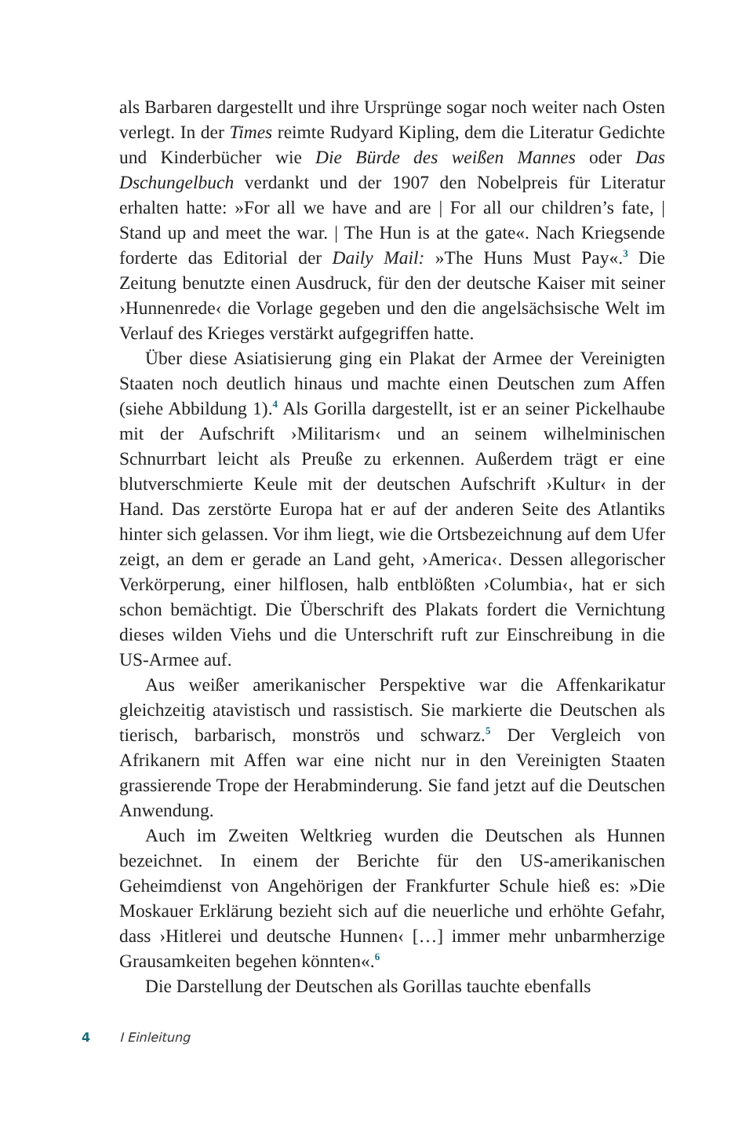als Barbaren dargestellt und ihre Ursprünge sogar noch weiter nach Osten verlegt. In der Times reimte Rudyard Kipling, dem die Literatur Gedichte und Kinderbücher wie Die Bürde des weißen Mannes oder Das Dschungelbuch verdankt und der 1907 den Nobelpreis für Literatur erhalten hatte: »For all we have and are | For all our children’s fate, | Stand up and meet the war. | The Hun is at the gate«. Nach Kriegsende forderte das Editorial der Daily Mail: »The Huns Must Pay«.<sup>3</sup> Die Zeitung benutzte einen Ausdruck, für den der deutsche Kaiser mit seiner ›Hunnenrede‹ die Vorlage gegeben und den die angelsächsische Welt im Verlauf des Krieges verstärkt aufgegriffen hatte.
Über diese Asiatisierung ging ein Plakat der Armee der Vereinigten Staaten noch deutlich hinaus und machte einen Deutschen zum Affen (siehe Abbildung 1).<sup>4</sup> Als Gorilla dargestellt, ist er an seiner Pickelhaube mit der Aufschrift ›Militarism‹ und an seinem wilhelminischen Schnurrbart leicht als Preuße zu erkennen. Außerdem trägt er eine blutverschmierte Keule mit der deutschen Aufschrift ›Kultur‹ in der Hand. Das zerstörte Europa hat er auf der anderen Seite des Atlantiks hinter sich gelassen. Vor ihm liegt, wie die Ortsbezeichnung auf dem Ufer zeigt, an dem er gerade an Land geht, ›America‹. Dessen allegorischer Verkörperung, einer hilflosen, halb entblößten ›Columbia‹, hat er sich schon bemächtigt. Die Überschrift des Plakats fordert die Vernichtung dieses wilden Viehs und die Unterschrift ruft zur Einschreibung in die US-Armee auf.
Aus weißer amerikanischer Perspektive war die Affenkarikatur gleichzeitig atavistisch und rassistisch. Sie markierte die Deutschen als tierisch, barbarisch, monströs und schwarz.<sup>5</sup> Der Vergleich von Afrikanern mit Affen war eine nicht nur in den Vereinigten Staaten grassierende Trope der Herabminderung. Sie fand jetzt auf die Deutschen Anwendung.
Auch im Zweiten Weltkrieg wurden die Deutschen als Hunnen bezeichnet. In einem der Berichte für den US-amerikanischen Geheimdienst von Angehörigen der Frankfurter Schule hieß es: »Die Moskauer Erklärung bezieht sich auf die neuerliche und erhöhte Gefahr, dass ›Hitlerei und deutsche Hunnen‹ […] immer mehr unbarmherzige Grausamkeiten begehen könnten«.<sup>6</sup>
Die Darstellung der Deutschen als Gorillas tauchte ebenfalls
4 I Einleitung